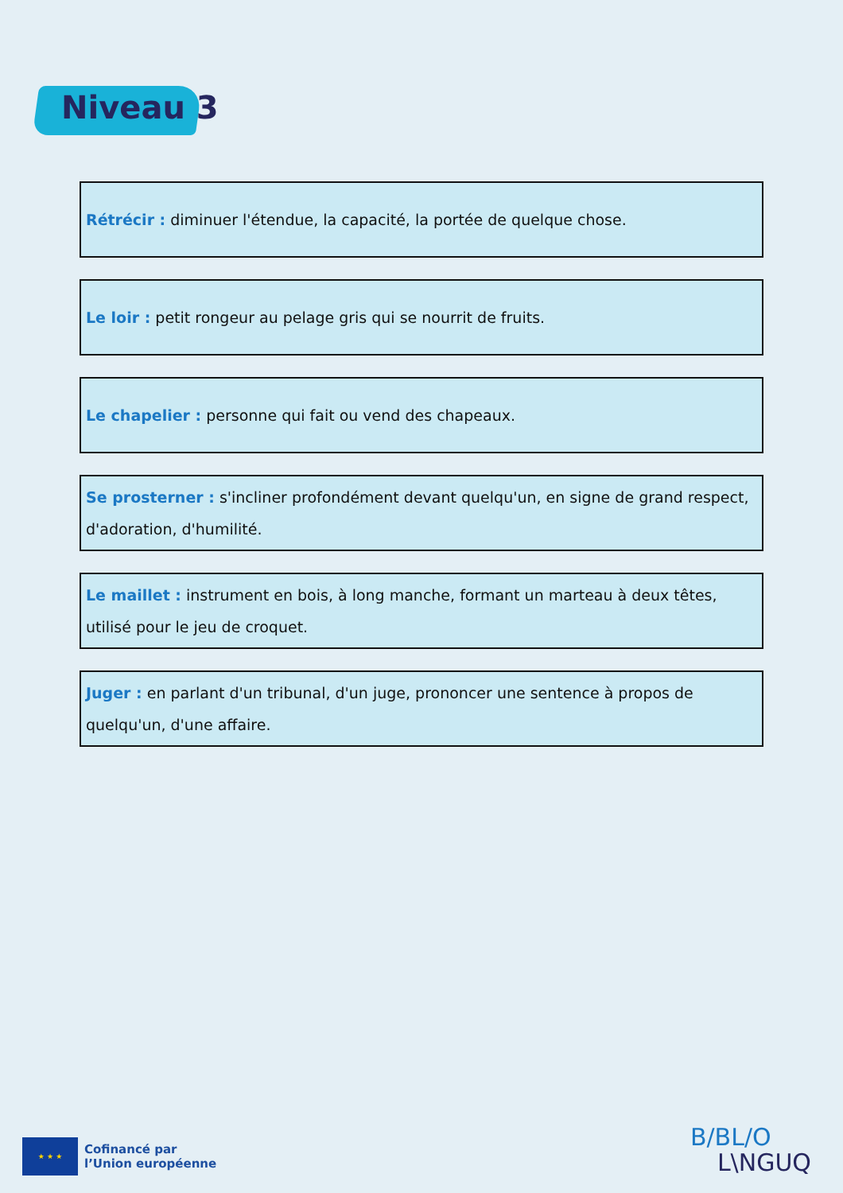Niveau 3
Rétrécir : diminuer l'étendue, la capacité, la portée de quelque chose.
Le loir : petit rongeur au pelage gris qui se nourrit de fruits.
Le chapelier : personne qui fait ou vend des chapeaux.
Se prosterner : s'incliner profondément devant quelqu'un, en signe de grand respect, d'adoration, d'humilité.
Le maillet : instrument en bois, à long manche, formant un marteau à deux têtes, utilisé pour le jeu de croquet.
Juger : en parlant d'un tribunal, d'un juge, prononcer une sentence à propos de quelqu'un, d'une affaire.
★ ★ ★
Cofinancé par
l’Union européenne
B/BL/O
L\NGUQ